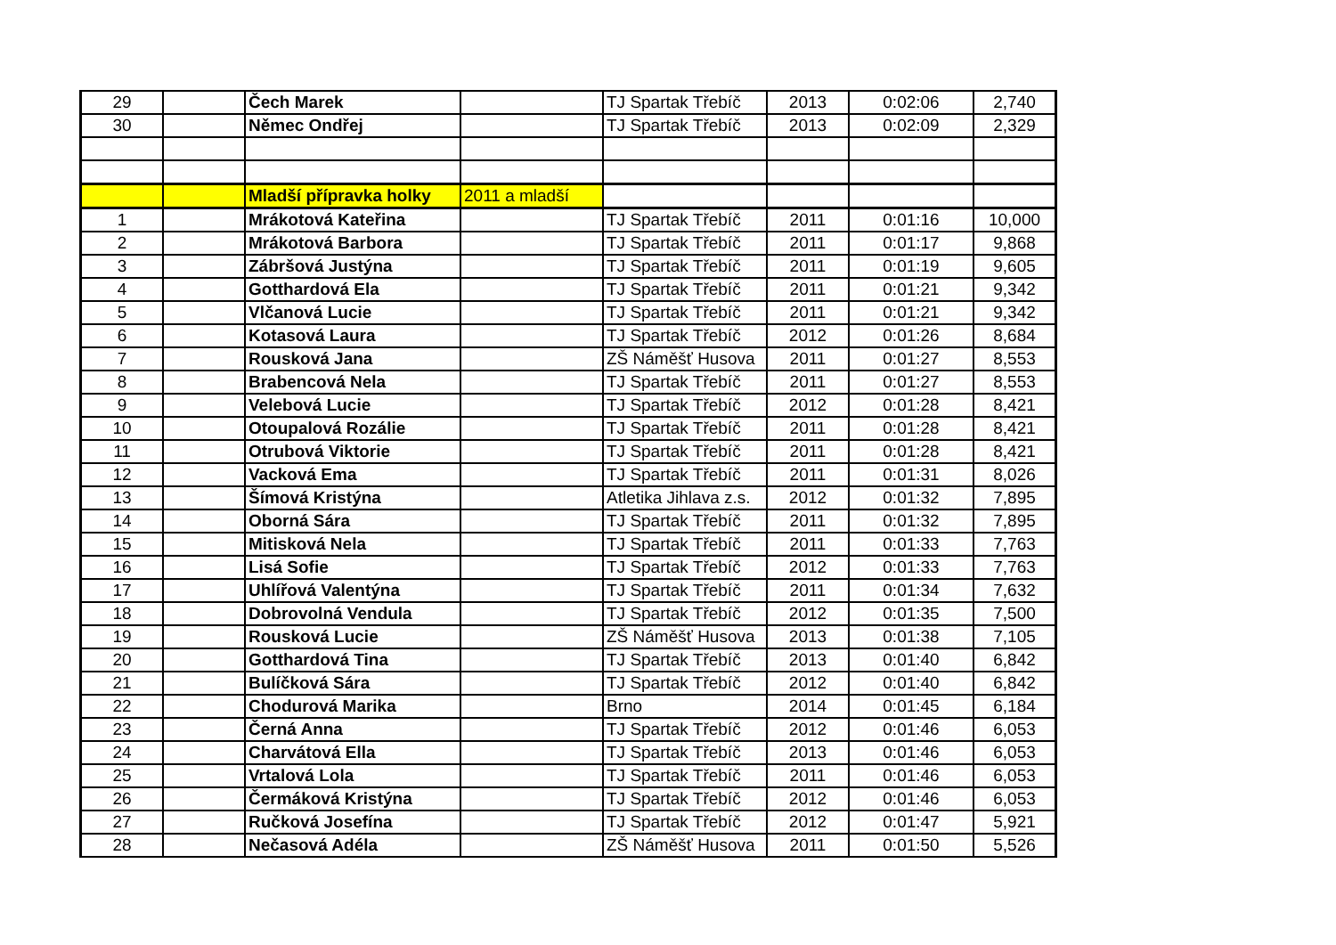| 29 | | Čech Marek | | TJ Spartak Třebíč | 2013 | 0:02:06 | 2,740 |
| 30 | | Němec Ondřej | | TJ Spartak Třebíč | 2013 | 0:02:09 | 2,329 |
| | | Mladší přípravka holky | 2011 a mladší | | | | |
| 1 | | Mrákotová Kateřina | | TJ Spartak Třebíč | 2011 | 0:01:16 | 10,000 |
| 2 | | Mrákotová Barbora | | TJ Spartak Třebíč | 2011 | 0:01:17 | 9,868 |
| 3 | | Zábršová Justýna | | TJ Spartak Třebíč | 2011 | 0:01:19 | 9,605 |
| 4 | | Gotthardová Ela | | TJ Spartak Třebíč | 2011 | 0:01:21 | 9,342 |
| 5 | | Vlčanová Lucie | | TJ Spartak Třebíč | 2011 | 0:01:21 | 9,342 |
| 6 | | Kotasová Laura | | TJ Spartak Třebíč | 2012 | 0:01:26 | 8,684 |
| 7 | | Rousková Jana | | ZŠ Náměšť Husova | 2011 | 0:01:27 | 8,553 |
| 8 | | Brabencová Nela | | TJ Spartak Třebíč | 2011 | 0:01:27 | 8,553 |
| 9 | | Velebová Lucie | | TJ Spartak Třebíč | 2012 | 0:01:28 | 8,421 |
| 10 | | Otoupalová Rozálie | | TJ Spartak Třebíč | 2011 | 0:01:28 | 8,421 |
| 11 | | Otrubová Viktorie | | TJ Spartak Třebíč | 2011 | 0:01:28 | 8,421 |
| 12 | | Vacková Ema | | TJ Spartak Třebíč | 2011 | 0:01:31 | 8,026 |
| 13 | | Šímová Kristýna | | Atletika Jihlava z.s. | 2012 | 0:01:32 | 7,895 |
| 14 | | Oborná Sára | | TJ Spartak Třebíč | 2011 | 0:01:32 | 7,895 |
| 15 | | Mitisková Nela | | TJ Spartak Třebíč | 2011 | 0:01:33 | 7,763 |
| 16 | | Lisá Sofie | | TJ Spartak Třebíč | 2012 | 0:01:33 | 7,763 |
| 17 | | Uhlířová Valentýna | | TJ Spartak Třebíč | 2011 | 0:01:34 | 7,632 |
| 18 | | Dobrovolná Vendula | | TJ Spartak Třebíč | 2012 | 0:01:35 | 7,500 |
| 19 | | Rousková Lucie | | ZŠ Náměšť Husova | 2013 | 0:01:38 | 7,105 |
| 20 | | Gotthardová Tina | | TJ Spartak Třebíč | 2013 | 0:01:40 | 6,842 |
| 21 | | Bulíčková Sára | | TJ Spartak Třebíč | 2012 | 0:01:40 | 6,842 |
| 22 | | Chodurová Marika | | Brno | 2014 | 0:01:45 | 6,184 |
| 23 | | Černá Anna | | TJ Spartak Třebíč | 2012 | 0:01:46 | 6,053 |
| 24 | | Charvátová Ella | | TJ Spartak Třebíč | 2013 | 0:01:46 | 6,053 |
| 25 | | Vrtalová Lola | | TJ Spartak Třebíč | 2011 | 0:01:46 | 6,053 |
| 26 | | Čermáková Kristýna | | TJ Spartak Třebíč | 2012 | 0:01:46 | 6,053 |
| 27 | | Ručková Josefína | | TJ Spartak Třebíč | 2012 | 0:01:47 | 5,921 |
| 28 | | Nečasová Adéla | | ZŠ Náměšť Husova | 2011 | 0:01:50 | 5,526 |